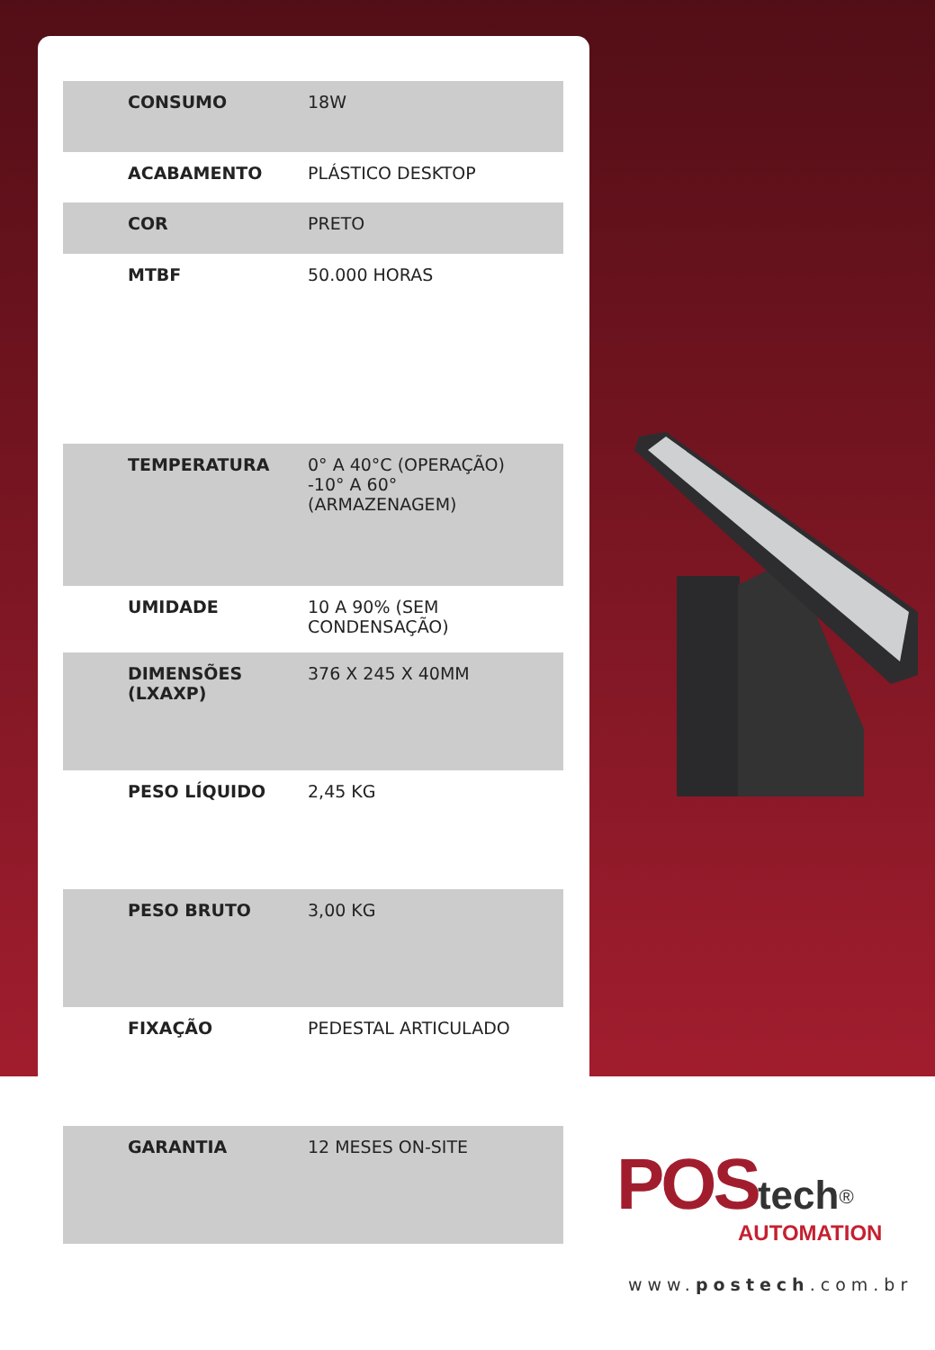| CONSUMO | 18W |
| ACABAMENTO | PLÁSTICO DESKTOP |
| COR | PRETO |
| MTBF | 50.000 HORAS |
| TEMPERATURA | 0° A 40°C (OPERAÇÃO) -10° A 60° (ARMAZENAGEM) |
| UMIDADE | 10 A 90% (SEM CONDENSAÇÃO) |
| DIMENSÕES (LXAXP) | 376 X 245 X 40MM |
| PESO LÍQUIDO | 2,45 KG |
| PESO BRUTO | 3,00 KG |
| FIXAÇÃO | PEDESTAL ARTICULADO |
| GARANTIA | 12 MESES ON-SITE |
POS tech<sup>®</sup>
AUTOMATION
www.postech.com.br